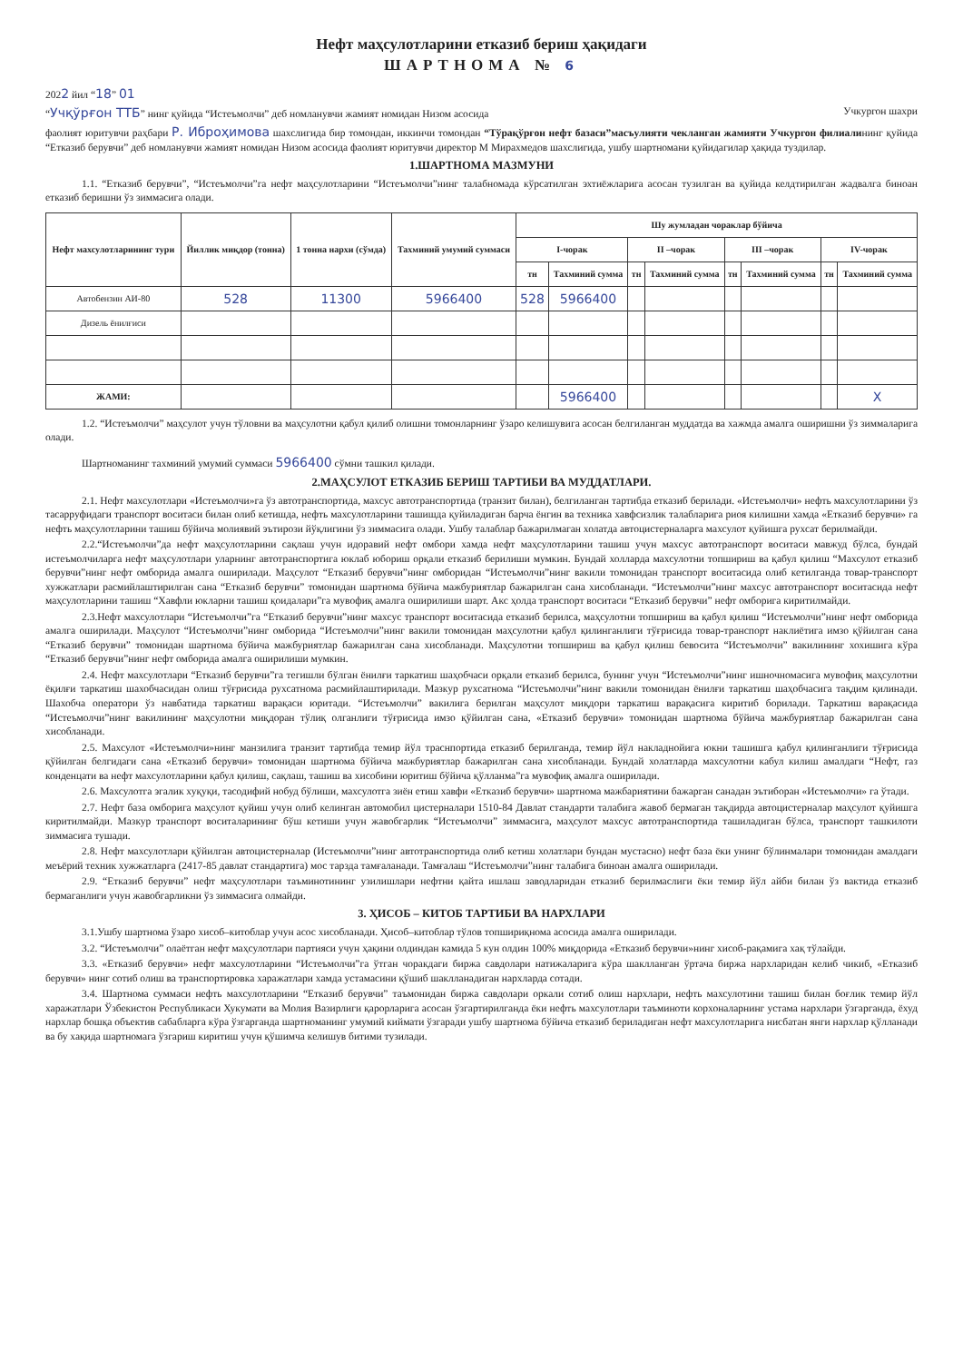Нефт маҳсулотларини етказиб бериш ҳақидаги
ШАРТНОМА № 6
2022 йил “18” 01
“Учқўрғон ТТБ” нинг қуйида “Истеъмолчи” деб номланувчи жамият номидан Низом асосида Учкургон шахри
фаолият юритувчи раҳбари Р. Иброҳимова шахслигида бир томондан, иккинчи томондан “Тўрақўрғон нефт базаси”масъулияти чекланган жамияти Учкургон филиалининг қуйида “Етказиб берувчи” деб номланувчи жамият номидан Низом асосида фаолият юритувчи директор М Мирахмедов шахслигида, ушбу шартномани қуйидагилар ҳақида туздилар.
1.ШАРТНОМА МАЗМУНИ
1.1. “Етказиб берувчи”, “Истеъмолчи”га нефт маҳсулотларини “Истеъмолчи”нинг талабномада кўрсатилган эхтиёжларига асосан тузилган ва қуйида келдтирилган жадвалга биноан етказиб беришни ўз зиммасига олади.
| Нефт махсулотларининг тури | Йиллик миқдор (тонна) | 1 тонна нархи (сўмда) | Тахминий умумий суммаси | Шу жумладан чораклар бўйича | | | | | | | |
| --- | --- | --- | --- | --- | --- | --- | --- | --- | --- | --- | --- |
| | | | | I-чорак | | II –чорак | | III –чорак | | IV-чорак | |
| | | | | тн | Тахминий сумма | тн | Тахминий сумма | тн | Тахминий сумма | тн | Тахминий сумма |
| Автобензин АИ-80 | 528 | 11300 | 5966400 | 528 | 5966400 | | | | | | |
| Дизель ёнилғиси | | | | | | | | | | | |
| ЖАМИ: | | | | | 5966400 | | | | | | Х |
1.2. “Истеъмолчи” маҳсулот учун тўловни ва маҳсулотни қабул қилиб олишни томонларнинг ўзаро келишувига асосан белгиланган муддатда ва хажмда амалга оширишни ўз зиммаларига олади.
Шартноманинг тахминий умумий суммаси 5966400 сўмни ташкил қилади.
2.МАҲСУЛОТ ЕТКАЗИБ БЕРИШ ТАРТИБИ ВА МУДДАТЛАРИ.
2.1. Нефт махсулотлари «Истеъмолчи»га ўз автотранспортида, махсус автотранспортида (транзит билан), белгиланган тартибда етказиб берилади. «Истеъмолчи» нефть махсулотларини ўз тасарруфидаги транспорт воситаси билан олиб кетишда, нефть махсулотларини ташишда қуйиладиган барча ёнгин ва техника хавфсизлик талабларига риоя килишни хамда «Етказиб берувчи» га нефть маҳсулотларини ташиш бўйича молиявий эътирози йўқлигини ўз зиммасига олади. Ушбу талаблар бажарилмаган холатда автоцистерналарга махсулот қуйишга рухсат берилмайди.
2.2.“Истеъмолчи”да нефт маҳсулотларини сақлаш учун идоравий нефт омбори хамда нефт маҳсулотларини ташиш учун махсус автотранспорт воситаси мавжуд бўлса, бундай истеъмолчиларга нефт маҳсулотлари уларнинг автотранспортига юклаб юбориш орқали етказиб берилиши мумкин. Бундай холларда махсулотни топшириш ва қабул қилиш “Махсулот етказиб берувчи”нинг нефт омборида амалга оширилади. Маҳсулот “Етказиб берувчи”нинг омборидан “Истеъмолчи”нинг вакили томонидан транспорт воситасида олиб кетилганда товар-транспорт хужжатлари расмийлаштирилган сана “Етказиб берувчи” томонидан шартнома бўйича мажбуриятлар бажарилган сана хисобланади. “Истеъмолчи”нинг махсус автотранспорт воситасида нефт маҳсулотларини ташиш “Хавфли юкларни ташиш қоидалари”га мувофиқ амалга оширилиши шарт. Акс ҳолда транспорт воситаси “Етказиб берувчи” нефт омборига киритилмайди.
2.3.Нефт махсулотлари “Истеъмолчи”га “Етказиб берувчи”нинг махсус транспорт воситасида етказиб берилса, маҳсулотни топшириш ва қабул қилиш “Истеъмолчи”нинг нефт омборида амалга оширилади. Маҳсулот “Истеъмолчи”нинг омборида “Истеъмолчи”нинг вакили томонидан маҳсулотни қабул қилинганлиги тўғрисида товар-транспорт наклиётига имзо қўйилган сана “Етказиб берувчи” томонидан шартнома бўйича мажбуриятлар бажарилган сана хисобланади. Маҳсулотни топшириш ва қабул қилиш бевосита “Истеъмолчи” вакилининг хохишига кўра “Етказиб берувчи”нинг нефт омборида амалга оширилиши мумкин.
2.4. Нефт махсулотлари “Етказиб берувчи”га тегишли бўлган ёнилғи таркатиш шаҳобчаси орқали етказиб берилса, бунинг учун “Истеъмолчи”нинг ишночномасига мувофиқ маҳсулотни ёқилғи таркатиш шахобчасидан олиш тўғрисида рухсатнома расмийлаштирилади. Мазкур рухсатнома “Истеъмолчи”нинг вакили томонидан ёнилғи таркатиш шаҳобчасига тақдим қилинади. Шахобча оператори ўз навбатида таркатиш варақаси юритади. “Истеъмолчи” вакилига берилган маҳсулот миқдори таркатиш варақасига киритиб борилади. Таркатиш варақасида “Истеъмолчи”нинг вакилининг маҳсулотни миқдоран тўлиқ олганлиги тўғрисида имзо қўйилган сана, «Етказиб берувчи» томонидан шартнома бўйича мажбуриятлар бажарилган сана хисобланади.
2.5. Махсулот «Истеъмолчи»нинг манзилига транзит тартибда темир йўл траснпортида етказиб берилганда, темир йўл накладнойига юкни ташишга қабул қилинганлиги тўғрисида қўйилган белгидаги сана «Етказиб берувчи» томонидан шартнома бўйича мажбуриятлар бажарилган сана хисобланади. Бундай холатларда махсулотни кабул килиш амалдаги “Нефт, газ конденцати ва нефт махсулотларини қабул қилиш, сақлаш, ташиш ва хисобини юритиш бўйича қўлланма”га мувофиқ амалга оширилади.
2.6. Махсулотга эгалик хуқуқи, тасодифий нобуд бўлиши, махсулотга зиён етиш хавфи «Етказиб берувчи» шартнома мажбариятини бажарган санадан эътиборан «Истеъмолчи» га ўтади.
2.7. Нефт база омборига маҳсулот қуйиш учун олиб келинган автомобил цистерналари 1510-84 Давлат стандарти талабига жавоб бермаган тақдирда автоцистерналар маҳсулот қуйишга киритилмайди. Мазкур транспорт воситаларининг бўш кетиши учун жавобгарлик “Истеъмолчи” зиммасига, маҳсулот махсус автотранспортида ташиладиган бўлса, транспорт ташкилоти зиммасига тушади.
2.8. Нефт махсулотлари қўйилган автоцистерналар (Истеъмолчи”нинг автотранспортида олиб кетиш холатлари бундан мустасно) нефт база ёки унинг бўлинмалари томонидан амалдаги меъёрий техник хужжатларга (2417-85 давлат стандартига) мос тарзда тамғаланади. Тамғалаш “Истеъмолчи”нинг талабига биноан амалга оширилади.
2.9. “Етказиб берувчи” нефт маҳсулотлари таъминотининг узилишлари нефтни қайта ишлаш заводларидан етказиб берилмаслиги ёки темир йўл айби билан ўз вактида етказиб бермаганлиги учун жавобгарликни ўз зиммасига олмайди.
3. ҲИСОБ – КИТОБ ТАРТИБИ ВА НАРХЛАРИ
3.1.Ушбу шартнома ўзаро хисоб–китоблар учун асос хисобланади. Ҳисоб–китоблар тўлов топшириқнома асосида амалга оширилади.
3.2. “Истеъмолчи” олаётган нефт маҳсулотлари партияси учун ҳақини олдиндан камида 5 кун олдин 100% миқдорида «Етказиб берувчи»нинг хисоб-рақамига хақ тўлайди.
3.3. «Етказиб берувчи» нефт махсулотларини “Истеъмолчи”га ўтган чоракдаги биржа савдолари натижаларига кўра шаклланган ўртача биржа нархларидан келиб чикиб, «Етказиб берувчи» нинг сотиб олиш ва транспортировка харажатлари хамда устамасини қўшиб шаклланадиган нархларда сотади.
3.4. Шартнома суммаси нефть махсулотларини “Етказиб берувчи” таъмонидан биржа савдолари оркали сотиб олиш нархлари, нефть махсулотини ташиш билан боғлик темир йўл харажатлари Ўзбекистон Республикаси Хукумати ва Молия Вазирлиги қарорларига асосан ўзгартирилганда ёки нефть махсулотлари таъминоти корхоналарнинг устама нархлари ўзгарганда, ёхуд нархлар бошқа объектив сабабларга кўра ўзгарганда шартноманинг умумий киймати ўзгаради ушбу шартнома бўйича етказиб бериладиган нефт махсулотларига нисбатан янги нархлар қўлланади ва бу хақида шартномага ўзгариш киритиш учун қўшимча келишув битими тузилади.